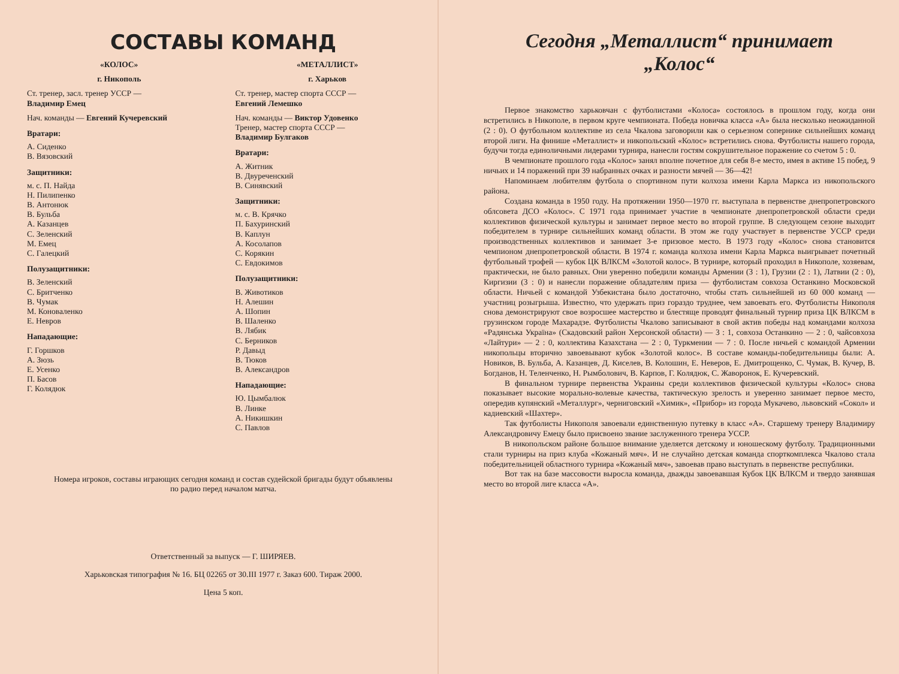СОСТАВЫ КОМАНД
«КОЛОС»
г. Никополь
Ст. тренер, засл. тренер УССР —
Владимир Емец
Нач. команды — Евгений Кучеревский
Вратари:
А. Сиденко
В. Вязовский
Защитники:
м. с. П. Найда
Н. Пилипенко
В. Антонюк
В. Бульба
А. Казанцев
С. Зеленский
М. Емец
С. Галецкий
Полузащитники:
В. Зеленский
С. Бритченко
В. Чумак
М. Коноваленко
Е. Невров
Нападающие:
Г. Горшков
А. Зюзь
Е. Усенко
П. Басов
Г. Колядюк
«МЕТАЛЛИСТ»
г. Харьков
Ст. тренер, мастер спорта СССР —
Евгений Лемешко
Нач. команды — Виктор Удовенко
Тренер, мастер спорта СССР —
Владимир Булгаков
Вратари:
А. Житник
В. Двуреченский
В. Синявский
Защитники:
м. с. В. Крячко
П. Бахуринский
В. Каплун
А. Косолапов
С. Корякин
С. Евдокимов
Полузащитники:
В. Животиков
Н. Алешин
А. Шопин
В. Шаленко
В. Лябик
С. Берников
Р. Давыд
В. Тюков
В. Александров
Нападающие:
Ю. Цымбалюк
В. Линке
А. Никишкин
С. Павлов
Номера игроков, составы играющих сегодня команд и состав судейской бригады будут объявлены по радио перед началом матча.
Ответственный за выпуск — Г. ШИРЯЕВ.
Харьковская типография № 16. БЦ 02265 от 30.III 1977 г. Заказ 600. Тираж 2000.
Цена 5 коп.
Сегодня „Металлист“ принимает
„Колос“
Первое знакомство харьковчан с футболистами «Колоса» состоялось в прошлом году, когда они встретились в Никополе, в первом круге чемпионата. Победа новичка класса «А» была несколько неожиданной (2 : 0). О футбольном коллективе из села Чкалова заговорили как о серьезном сопернике сильнейших команд второй лиги. На финише «Металлист» и никопольский «Колос» встретились снова. Футболисты нашего города, будучи тогда единоличными лидерами турнира, нанесли гостям сокрушительное поражение со счетом 5 : 0.
В чемпионате прошлого года «Колос» занял вполне почетное для себя 8-е место, имея в активе 15 побед, 9 ничьих и 14 поражений при 39 набранных очках и разности мячей — 36—42!
Напоминаем любителям футбола о спортивном пути колхоза имени Карла Маркса из никопольского района.
Создана команда в 1950 году. На протяжении 1950—1970 гг. выступала в первенстве днепропетровского облсовета ДСО «Колос». С 1971 года принимает участие в чемпионате днепропетровской области среди коллективов физической культуры и занимает первое место во второй группе. В следующем сезоне выходит победителем в турнире сильнейших команд области. В этом же году участвует в первенстве УССР среди производственных коллективов и занимает 3-е призовое место. В 1973 году «Колос» снова становится чемпионом днепропетровской области. В 1974 г. команда колхоза имени Карла Маркса выигрывает почетный футбольный трофей — кубок ЦК ВЛКСМ «Золотой колос». В турнире, который проходил в Никополе, хозяевам, практически, не было равных. Они уверенно победили команды Армении (3 : 1), Грузии (2 : 1), Латвии (2 : 0), Киргизии (3 : 0) и нанесли поражение обладателям приза — футболистам совхоза Останкино Московской области. Ничьей с командой Узбекистана было достаточно, чтобы стать сильнейшей из 60 000 команд — участниц розыгрыша. Известно, что удержать приз гораздо труднее, чем завоевать его. Футболисты Никополя снова демонстрируют свое возросшее мастерство и блестяще проводят финальный турнир приза ЦК ВЛКСМ в грузинском городе Махарадзе. Футболисты Чкалово записывают в свой актив победы над командами колхоза «Радянська Україна» (Скадовский район Херсонской области) — 3 : 1, совхоза Останкино — 2 : 0, чайсовхоза «Лайтури» — 2 : 0, коллектива Казахстана — 2 : 0, Туркмении — 7 : 0. После ничьей с командой Армении никопольцы вторично завоевывают кубок «Золотой колос». В составе команды-победительницы были: А. Новиков, В. Бульба, А. Казанцев, Д. Киселев, В. Колошин, Е. Неверов, Е. Дмитрощенко, С. Чумак, В. Кучер, В. Богданов, Н. Теленченко, Н. Рымболович, В. Карпов, Г. Колядюк, С. Жаворонок, Е. Кучеревский.
В финальном турнире первенства Украины среди коллективов физической культуры «Колос» снова показывает высокие морально-волевые качества, тактическую зрелость и уверенно занимает первое место, опередив купянский «Металлург», черниговский «Химик», «Прибор» из города Мукачево, львовский «Сокол» и кадиевский «Шахтер».
Так футболисты Никополя завоевали единственную путевку в класс «А». Старшему тренеру Владимиру Александровичу Емецу было присвоено звание заслуженного тренера УССР.
В никопольском районе большое внимание уделяется детскому и юношескому футболу. Традиционными стали турниры на приз клуба «Кожаный мяч». И не случайно детская команда спорткомплекса Чкалово стала победительницей областного турнира «Кожаный мяч», завоевав право выступать в первенстве республики.
Вот так на базе массовости выросла команда, дважды завоевавшая Кубок ЦК ВЛКСМ и твердо занявшая место во второй лиге класса «А».